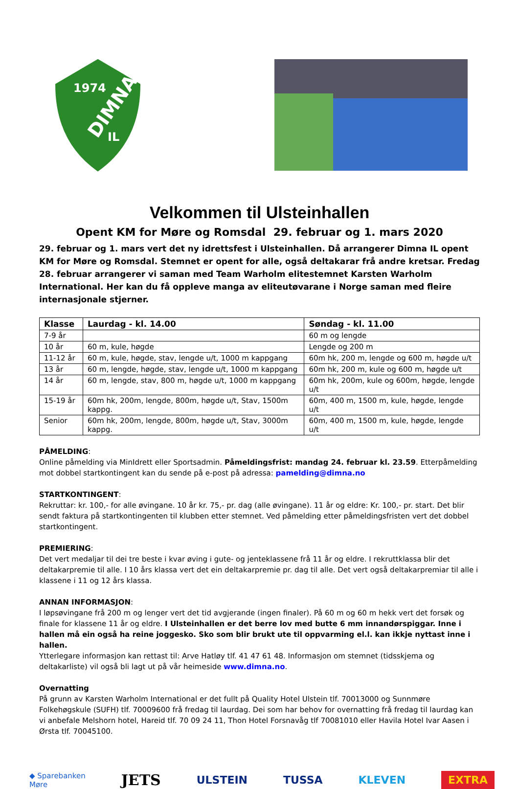1974
DIMNA
IL
Velkommen til Ulsteinhallen
Opent KM for Møre og Romsdal 29. februar og 1. mars 2020
29. februar og 1. mars vert det ny idrettsfest i Ulsteinhallen. Då arrangerer Dimna IL opent KM for Møre og Romsdal. Stemnet er opent for alle, også deltakarar frå andre kretsar. Fredag 28. februar arrangerer vi saman med Team Warholm elitestemnet Karsten Warholm International. Her kan du få oppleve manga av eliteutøvarane i Norge saman med fleire internasjonale stjerner.
| Klasse | Laurdag - kl. 14.00 | Søndag - kl. 11.00 |
| --- | --- | --- |
| 7-9 år | | 60 m og lengde |
| 10 år | 60 m, kule, høgde | Lengde og 200 m |
| 11-12 år | 60 m, kule, høgde, stav, lengde u/t, 1000 m kappgang | 60m hk, 200 m, lengde og 600 m, høgde u/t |
| 13 år | 60 m, lengde, høgde, stav, lengde u/t, 1000 m kappgang | 60m hk, 200 m, kule og 600 m, høgde u/t |
| 14 år | 60 m, lengde, stav, 800 m, høgde u/t, 1000 m kappgang | 60m hk, 200m, kule og 600m, høgde, lengde u/t |
| 15-19 år | 60m hk, 200m, lengde, 800m, høgde u/t, Stav, 1500m kappg. | 60m, 400 m, 1500 m, kule, høgde, lengde u/t |
| Senior | 60m hk, 200m, lengde, 800m, høgde u/t, Stav, 3000m kappg. | 60m, 400 m, 1500 m, kule, høgde, lengde u/t |
PÅMELDING:
Online påmelding via MinIdrett eller Sportsadmin. Påmeldingsfrist: mandag 24. februar kl. 23.59. Etterpåmelding mot dobbel startkontingent kan du sende på e-post på adressa: pamelding@dimna.no
STARTKONTINGENT:
Rekruttar: kr. 100,- for alle øvingane. 10 år kr. 75,- pr. dag (alle øvingane). 11 år og eldre: Kr. 100,- pr. start. Det blir sendt faktura på startkontingenten til klubben etter stemnet. Ved påmelding etter påmeldingsfristen vert det dobbel startkontingent.
PREMIERING:
Det vert medaljar til dei tre beste i kvar øving i gute- og jenteklassene frå 11 år og eldre. I rekruttklassa blir det deltakarpremie til alle. I 10 års klassa vert det ein deltakarpremie pr. dag til alle. Det vert også deltakarpremiar til alle i klassene i 11 og 12 års klassa.
ANNAN INFORMASJON:
I løpsøvingane frå 200 m og lenger vert det tid avgjerande (ingen finaler). På 60 m og 60 m hekk vert det forsøk og finale for klassene 11 år og eldre. I Ulsteinhallen er det berre lov med butte 6 mm innandørspiggar. Inne i hallen må ein også ha reine joggesko. Sko som blir brukt ute til oppvarming el.l. kan ikkje nyttast inne i hallen.
Ytterlegare informasjon kan rettast til: Arve Hatløy tlf. 41 47 61 48. Informasjon om stemnet (tidsskjema og deltakarliste) vil også bli lagt ut på vår heimeside www.dimna.no.
Overnatting
På grunn av Karsten Warholm International er det fullt på Quality Hotel Ulstein tlf. 70013000 og Sunnmøre Folkehøgskule (SUFH) tlf. 70009600 frå fredag til laurdag. Dei som har behov for overnatting frå fredag til laurdag kan vi anbefale Melshorn hotel, Hareid tlf. 70 09 24 11, Thon Hotel Forsnavåg tlf 70081010 eller Havila Hotel Ivar Aasen i Ørsta tlf. 70045100.
◆ Sparebanken
Møre JETS ULSTEIN TUSSA KLEVEN EXTRA